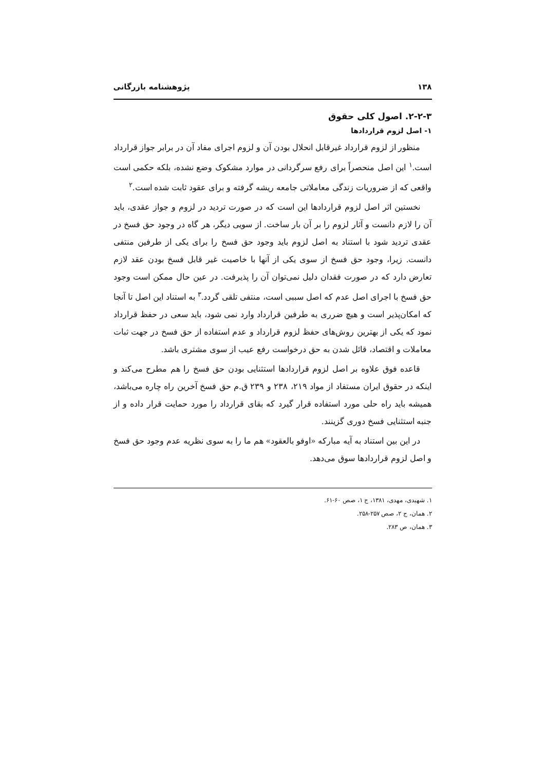۱۳۸ پژوهشنامه بازرگانی
۲-۲-۳. اصول کلی حقوق
۱- اصل لزوم قراردادها
منظور از لزوم قرارداد غیرقابل انحلال بودن آن و لزوم اجرای مفاد آن در برابر جواز قرارداد است.<sup>۱</sup> این اصل منحصراً برای رفع سرگردانی در موارد مشکوک وضع نشده، بلکه حکمی است واقعی که از ضروریات زندگی معاملاتی جامعه ریشه گرفته و برای عقود ثابت شده است.<sup>۲</sup>
نخستین اثر اصل لزوم قراردادها این است که در صورت تردید در لزوم و جواز عقدی، باید آن را لازم دانست و آثار لزوم را بر آن بار ساخت. از سویی دیگر، هر گاه در وجود حق فسخ در عقدی تردید شود با استناد به اصل لزوم باید وجود حق فسخ را برای یکی از طرفین منتفی دانست. زیرا، وجود حق فسخ از سوی یکی از آنها با خاصیت غیر قابل فسخ بودن عقد لازم تعارض دارد که در صورت فقدان دلیل نمی‌توان آن را پذیرفت. در عین حال ممکن است وجود حق فسخ با اجرای اصل عدم که اصل سببی است، منتفی تلقی گردد.<sup>۳</sup> به استناد این اصل تا آنجا که امکان‌پذیر است و هیچ ضرری به طرفین قرارداد وارد نمی شود، باید سعی در حفظ قرارداد نمود که یکی از بهترین روش‌های حفظ لزوم قرارداد و عدم استفاده از حق فسخ در جهت ثبات معاملات و اقتصاد، قائل شدن به حق درخواست رفع عیب از سوی مشتری باشد.
قاعده فوق علاوه بر اصل لزوم قراردادها استثنایی بودن حق فسخ را هم مطرح می‌کند و اینکه در حقوق ایران مستفاد از مواد ۲۱۹، ۲۳۸ و ۲۳۹ ق.م حق فسخ آخرین راه چاره می‌باشد، همیشه باید راه حلی مورد استفاده قرار گیرد که بقای قرارداد را مورد حمایت قرار داده و از جنبه استثنایی فسخ دوری گزینند.
در این بین استناد به آیه مبارکه «اوفو بالعقود» هم ما را به سوی نظریه عدم وجود حق فسخ و اصل لزوم قراردادها سوق می‌دهد.
۱. شهیدی، مهدی، ۱۳۸۱، ج ۱، صص ۶۰-۶۱.
۲. همان، ج ۲، صص ۲۵۷-۲۵۸.
۳. همان، ص ۲۸۳.